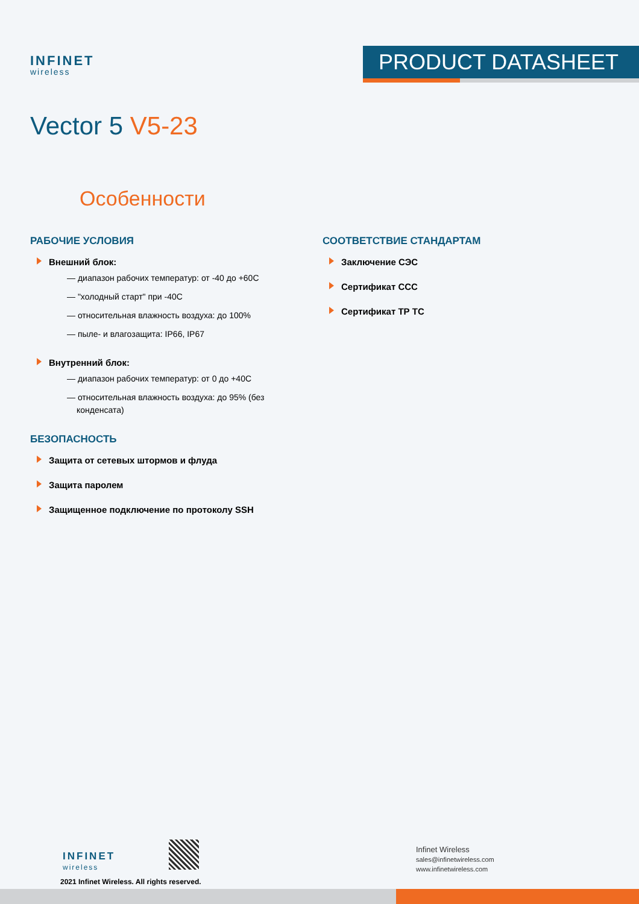INFINET
wireless
PRODUCT DATASHEET
Vector 5 V5-23
Особенности
РАБОЧИЕ УСЛОВИЯ
Внешний блок:
— диапазон рабочих температур: от -40 до +60С
— "холодный старт" при -40С
— относительная влажность воздуха: до 100%
— пыле- и влагозащита: IP66, IP67
Внутренний блок:
— диапазон рабочих температур: от 0 до +40С
— относительная влажность воздуха: до 95% (без конденсата)
БЕЗОПАСНОСТЬ
Защита от сетевых штормов и флуда
Защита паролем
Защищенное подключение по протоколу SSH
СООТВЕТСТВИЕ СТАНДАРТАМ
Заключение СЭС
Сертификат ССС
Сертификат ТР ТС
INFINET
wireless
2021 Infinet Wireless. All rights reserved.
Infinet Wireless
sales@infinetwireless.com
www.infinetwireless.com